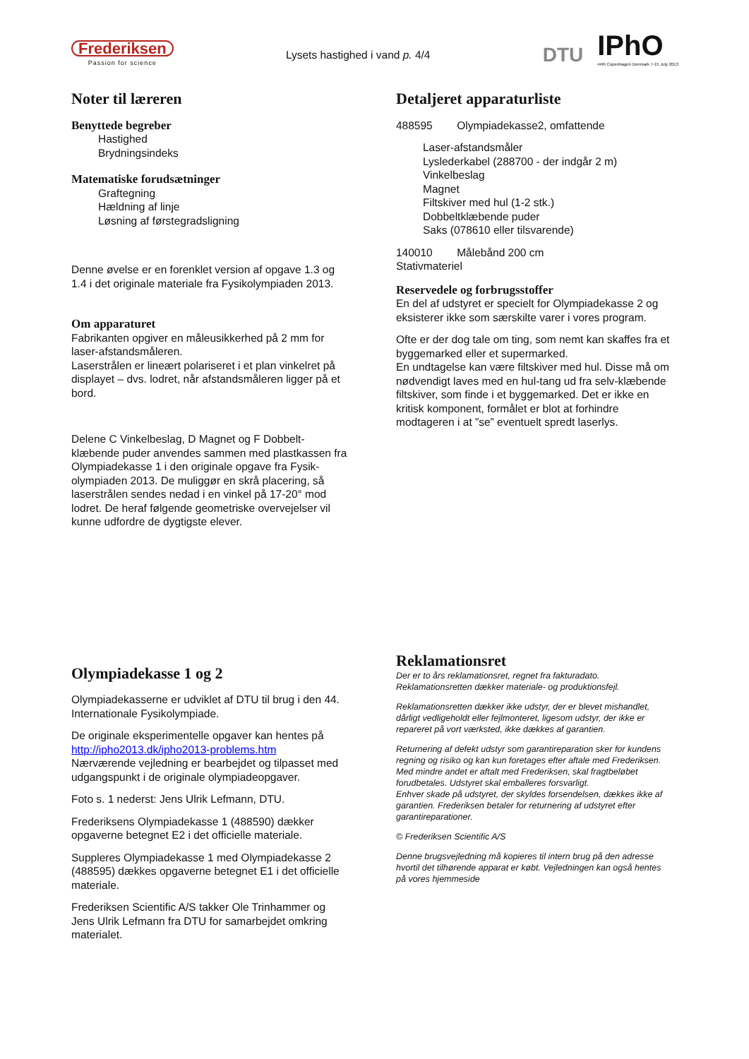Frederiksen
Passion for science
Lysets hastighed i vand p. 4/4
DTU
IPhO
44th Copenhagen Denmark 7-15 July 2013
Noter til læreren
Benyttede begreber
Hastighed
Brydningsindeks
Matematiske forudsætninger
Graftegning
Hældning af linje
Løsning af førstegradsligning
Denne øvelse er en forenklet version af opgave 1.3 og 1.4 i det originale materiale fra Fysikolympiaden 2013.
Om apparaturet
Fabrikanten opgiver en måleusikkerhed på 2 mm for laser-afstandsmåleren.
Laserstrålen er lineært polariseret i et plan vinkelret på displayet – dvs. lodret, når afstandsmåleren ligger på et bord.
Delene C Vinkelbeslag, D Magnet og F Dobbelt-klæbende puder anvendes sammen med plastkassen fra Olympiadekasse 1 i den originale opgave fra Fysik-olympiaden 2013. De muliggør en skrå placering, så laserstrålen sendes nedad i en vinkel på 17-20° mod lodret. De heraf følgende geometriske overvejelser vil kunne udfordre de dygtigste elever.
Detaljeret apparaturliste
488595 Olympiadekasse2, omfattende
Laser-afstandsmåler
Lyslederkabel (288700 - der indgår 2 m)
Vinkelbeslag
Magnet
Filtskiver med hul (1-2 stk.)
Dobbeltklæbende puder
Saks (078610 eller tilsvarende)
140010 Målebånd 200 cm
Stativmateriel
Reservedele og forbrugsstoffer
En del af udstyret er specielt for Olympiadekasse 2 og eksisterer ikke som særskilte varer i vores program.
Ofte er der dog tale om ting, som nemt kan skaffes fra et byggemarked eller et supermarked.
En undtagelse kan være filtskiver med hul. Disse må om nødvendigt laves med en hul-tang ud fra selv-klæbende filtskiver, som finde i et byggemarked. Det er ikke en kritisk komponent, formålet er blot at forhindre modtageren i at ”se” eventuelt spredt laserlys.
Olympiadekasse 1 og 2
Olympiadekasserne er udviklet af DTU til brug i den 44. Internationale Fysikolympiade.
De originale eksperimentelle opgaver kan hentes på http://ipho2013.dk/ipho2013-problems.htm
Nærværende vejledning er bearbejdet og tilpasset med udgangspunkt i de originale olympiadeopgaver.
Foto s. 1 nederst: Jens Ulrik Lefmann, DTU.
Frederiksens Olympiadekasse 1 (488590) dækker opgaverne betegnet E2 i det officielle materiale.
Suppleres Olympiadekasse 1 med Olympiadekasse 2 (488595) dækkes opgaverne betegnet E1 i det officielle materiale.
Frederiksen Scientific A/S takker Ole Trinhammer og Jens Ulrik Lefmann fra DTU for samarbejdet omkring materialet.
Reklamationsret
Der er to års reklamationsret, regnet fra fakturadato.
Reklamationsretten dækker materiale- og produktionsfejl.
Reklamationsretten dækker ikke udstyr, der er blevet mishandlet, dårligt vedligeholdt eller fejlmonteret, ligesom udstyr, der ikke er repareret på vort værksted, ikke dækkes af garantien.
Returnering af defekt udstyr som garantireparation sker for kundens regning og risiko og kan kun foretages efter aftale med Frederiksen. Med mindre andet er aftalt med Frederiksen, skal fragtbeløbet forudbetales. Udstyret skal emballeres forsvarligt.
Enhver skade på udstyret, der skyldes forsendelsen, dækkes ikke af garantien. Frederiksen betaler for returnering af udstyret efter garantireparationer.
© Frederiksen Scientific A/S
Denne brugsvejledning må kopieres til intern brug på den adresse hvortil det tilhørende apparat er købt. Vejledningen kan også hentes på vores hjemmeside